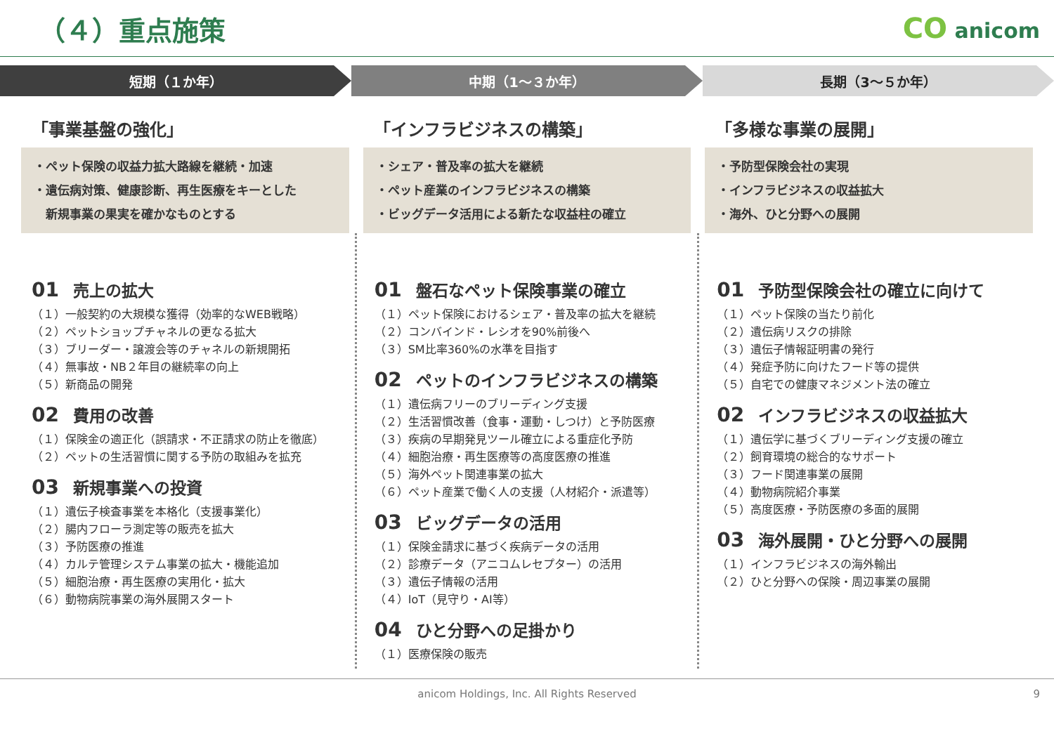（４）重点施策 CO anicom
短期（１か年） 中期（1～３か年） 長期（3～５か年）
「事業基盤の強化」
・ペット保険の収益力拡大路線を継続・加速
・遺伝病対策、健康診断、再生医療をキーとした
　新規事業の果実を確かなものとする
「インフラビジネスの構築」
・シェア・普及率の拡大を継続
・ペット産業のインフラビジネスの構築
・ビッグデータ活用による新たな収益柱の確立
「多様な事業の展開」
・予防型保険会社の実現
・インフラビジネスの収益拡大
・海外、ひと分野への展開
01 売上の拡大
（１）一般契約の大規模な獲得（効率的なWEB戦略）
（２）ペットショップチャネルの更なる拡大
（３）ブリーダー・譲渡会等のチャネルの新規開拓
（４）無事故・NB２年目の継続率の向上
（５）新商品の開発
02 費用の改善
（１）保険金の適正化（誤請求・不正請求の防止を徹底）
（２）ペットの生活習慣に関する予防の取組みを拡充
03 新規事業への投資
（１）遺伝子検査事業を本格化（支援事業化）
（２）腸内フローラ測定等の販売を拡大
（３）予防医療の推進
（４）カルテ管理システム事業の拡大・機能追加
（５）細胞治療・再生医療の実用化・拡大
（６）動物病院事業の海外展開スタート
01 盤石なペット保険事業の確立
（１）ペット保険におけるシェア・普及率の拡大を継続
（２）コンバインド・レシオを90%前後へ
（３）SM比率360%の水準を目指す
02 ペットのインフラビジネスの構築
（１）遺伝病フリーのブリーディング支援
（２）生活習慣改善（食事・運動・しつけ）と予防医療
（３）疾病の早期発見ツール確立による重症化予防
（４）細胞治療・再生医療等の高度医療の推進
（５）海外ペット関連事業の拡大
（６）ペット産業で働く人の支援（人材紹介・派遣等）
03 ビッグデータの活用
（１）保険金請求に基づく疾病データの活用
（２）診療データ（アニコムレセプター）の活用
（３）遺伝子情報の活用
（４）IoT（見守り・AI等）
04 ひと分野への足掛かり
（１）医療保険の販売
01 予防型保険会社の確立に向けて
（１）ペット保険の当たり前化
（２）遺伝病リスクの排除
（３）遺伝子情報証明書の発行
（４）発症予防に向けたフード等の提供
（５）自宅での健康マネジメント法の確立
02 インフラビジネスの収益拡大
（１）遺伝学に基づくブリーディング支援の確立
（２）飼育環境の総合的なサポート
（３）フード関連事業の展開
（４）動物病院紹介事業
（５）高度医療・予防医療の多面的展開
03 海外展開・ひと分野への展開
（１）インフラビジネスの海外輸出
（２）ひと分野への保険・周辺事業の展開
anicom Holdings, Inc. All Rights Reserved 9